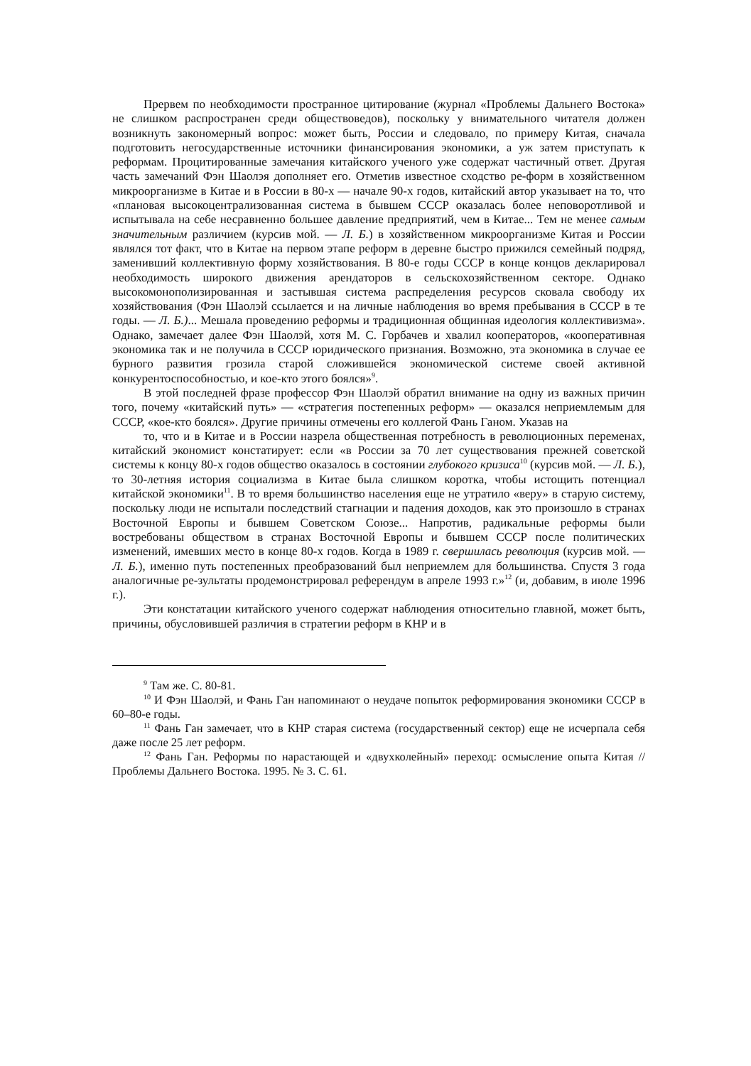Прервем по необходимости пространное цитирование (журнал «Проблемы Дальнего Востока» не слишком распространен среди обществоведов), поскольку у внимательного читателя должен возникнуть закономерный вопрос: может быть, России и следовало, по примеру Китая, сначала подготовить негосударственные источники финансирования экономики, а уж затем приступать к реформам. Процитированные замечания китайского ученого уже содержат частичный ответ. Другая часть замечаний Фэн Шаолэя дополняет его. Отметив известное сходство ре-форм в хозяйственном микроорганизме в Китае и в России в 80-х — начале 90-х годов, китайский автор указывает на то, что «плановая высокоцентрализованная система в бывшем СССР оказалась более неповоротливой и испытывала на себе несравненно большее давление предприятий, чем в Китае... Тем не менее самым значительным различием (курсив мой. — Л. Б.) в хозяйственном микроорганизме Китая и России являлся тот факт, что в Китае на первом этапе реформ в деревне быстро прижился семейный подряд, заменивший коллективную форму хозяйствования. В 80-е годы СССР в конце концов декларировал необходимость широкого движения арендаторов в сельскохозяйственном секторе. Однако высокомонополизированная и застывшая система распределения ресурсов сковала свободу их хозяйствования (Фэн Шаолэй ссылается и на личные наблюдения во время пребывания в СССР в те годы. — Л. Б.)... Мешала проведению реформы и традиционная общинная идеология коллективизма». Однако, замечает далее Фэн Шаолэй, хотя М. С. Горбачев и хвалил кооператоров, «кооперативная экономика так и не получила в СССР юридического признания. Возможно, эта экономика в случае ее бурного развития грозила старой сложившейся экономической системе своей активной конкурентоспособностью, и кое-кто этого боялся»<sup>9</sup>.
В этой последней фразе профессор Фэн Шаолэй обратил внимание на одну из важных причин того, почему «китайский путь» — «стратегия постепенных реформ» — оказался неприемлемым для СССР, «кое-кто боялся». Другие причины отмечены его коллегой Фань Ганом. Указав на
то, что и в Китае и в России назрела общественная потребность в революционных переменах, китайский экономист констатирует: если «в России за 70 лет существования прежней советской системы к концу 80-х годов общество оказалось в состоянии глубокого кризиса<sup>10</sup> (курсив мой. — Л. Б.), то 30-летняя история социализма в Китае была слишком коротка, чтобы истощить потенциал китайской экономики<sup>11</sup>. В то время большинство населения еще не утратило «веру» в старую систему, поскольку люди не испытали последствий стагнации и падения доходов, как это произошло в странах Восточной Европы и бывшем Советском Союзе... Напротив, радикальные реформы были востребованы обществом в странах Восточной Европы и бывшем СССР после политических изменений, имевших место в конце 80-х годов. Когда в 1989 г. свершилась революция (курсив мой. — Л. Б.), именно путь постепенных преобразований был неприемлем для большинства. Спустя 3 года аналогичные ре-зультаты продемонстрировал референдум в апреле 1993 г.»<sup>12</sup> (и, добавим, в июле 1996 г.).
Эти констатации китайского ученого содержат наблюдения относительно главной, может быть, причины, обусловившей различия в стратегии реформ в КНР и в
<sup>9</sup> Там же. С. 80-81.
<sup>10</sup> И Фэн Шаолэй, и Фань Ган напоминают о неудаче попыток реформирования экономики СССР в 60–80-е годы.
<sup>11</sup> Фань Ган замечает, что в КНР старая система (государственный сектор) еще не исчерпала себя даже после 25 лет реформ.
<sup>12</sup> Фань Ган. Реформы по нарастающей и «двухколейный» переход: осмысление опыта Китая // Проблемы Дальнего Востока. 1995. № 3. С. 61.